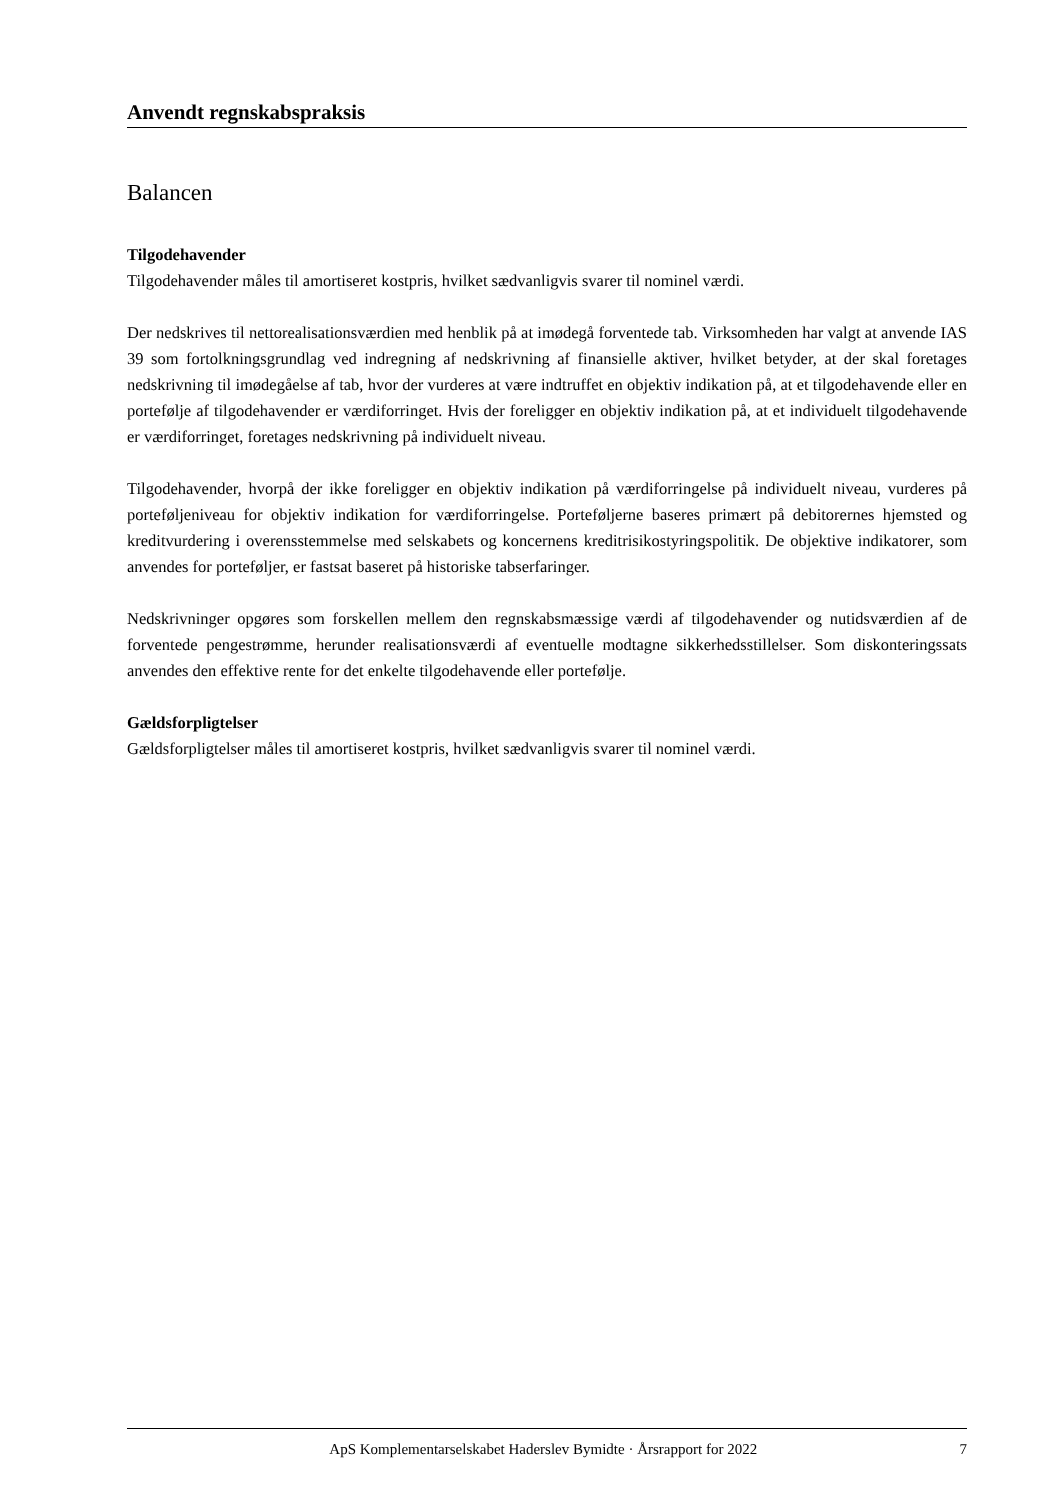Anvendt regnskabspraksis
Balancen
Tilgodehavender
Tilgodehavender måles til amortiseret kostpris, hvilket sædvanligvis svarer til nominel værdi.
Der nedskrives til nettorealisationsværdien med henblik på at imødegå forventede tab. Virksomheden har valgt at anvende IAS 39 som fortolkningsgrundlag ved indregning af nedskrivning af finansielle aktiver, hvilket betyder, at der skal foretages nedskrivning til imødegåelse af tab, hvor der vurderes at være indtruffet en objektiv indikation på, at et tilgodehavende eller en portefølje af tilgodehavender er værdiforringet. Hvis der foreligger en objektiv indikation på, at et individuelt tilgodehavende er værdiforringet, foretages nedskrivning på individuelt niveau.
Tilgodehavender, hvorpå der ikke foreligger en objektiv indikation på værdiforringelse på individuelt niveau, vurderes på porteføljeniveau for objektiv indikation for værdiforringelse. Porteføljerne baseres primært på debitorernes hjemsted og kreditvurdering i overensstemmelse med selskabets og koncernens kreditrisikostyringspolitik. De objektive indikatorer, som anvendes for porteføljer, er fastsat baseret på historiske tabserfaringer.
Nedskrivninger opgøres som forskellen mellem den regnskabsmæssige værdi af tilgodehavender og nutidsværdien af de forventede pengestrømme, herunder realisationsværdi af eventuelle modtagne sikkerhedsstillelser. Som diskonteringssats anvendes den effektive rente for det enkelte tilgodehavende eller portefølje.
Gældsforpligtelser
Gældsforpligtelser måles til amortiseret kostpris, hvilket sædvanligvis svarer til nominel værdi.
ApS Komplementarselskabet Haderslev Bymidte · Årsrapport for 2022 7